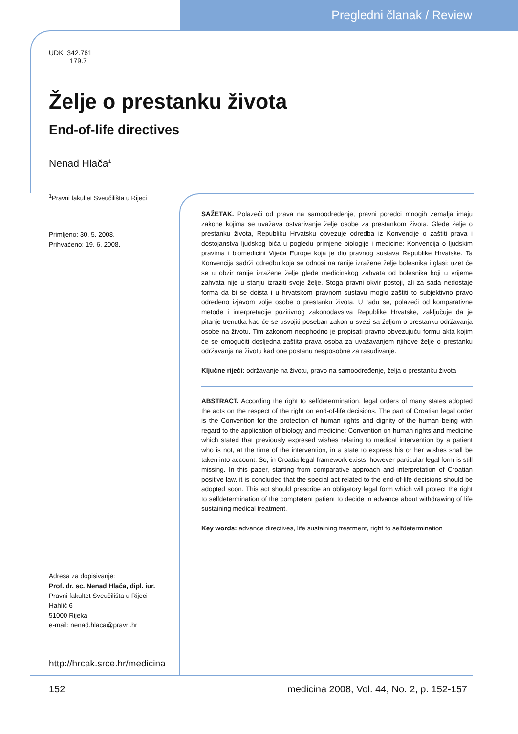Pregledni članak / Review
UDK 342.761
179.7
Želje o prestanku života
End-of-life directives
Nenad Hlača<sup>1</sup>
<sup>1</sup> Pravni fakultet Sveučilišta u Rijeci
Primljeno: 30. 5. 2008.
Prihvaćeno: 19. 6. 2008.
Adresa za dopisivanje:
Prof. dr. sc. Nenad Hlača, dipl. iur.
Pravni fakultet Sveučilišta u Rijeci
Hahlić 6
51000 Rijeka
e-mail: nenad.hlaca@pravri.hr
http://hrcak.srce.hr/medicina
SAŽETAK. Polazeći od prava na samoodređenje, pravni poredci mnogih zemalja imaju zakone kojima se uvažava ostvarivanje želje osobe za prestankom života. Glede želje o prestanku života, Republiku Hrvatsku obvezuje odredba iz Konvencije o zaštiti prava i dostojanstva ljudskog bića u pogledu primjene biologije i medicine: Konvencija o ljudskim pravima i biomedicini Vijeća Europe koja je dio pravnog sustava Republike Hrvatske. Ta Konvencija sadrži odredbu koja se odnosi na ranije izražene želje bolesnika i glasi: uzet će se u obzir ranije izražene želje glede medicinskog zahvata od bolesnika koji u vrijeme zahvata nije u stanju izraziti svoje želje. Stoga pravni okvir postoji, ali za sada nedostaje forma da bi se doista i u hrvatskom pravnom sustavu moglo zaštiti to subjektivno pravo određeno izjavom volje osobe o prestanku života. U radu se, polazeći od komparativne metode i interpretacije pozitivnog zakonodavstva Republike Hrvatske, zaključuje da je pitanje trenutka kad će se usvojiti poseban zakon u svezi sa željom o prestanku održavanja osobe na životu. Tim zakonom neophodno je propisati pravno obvezujuću formu akta kojim će se omogućiti dosljedna zaštita prava osoba za uvažavanjem njihove želje o prestanku održavanja na životu kad one postanu nesposobne za rasuđivanje.
Ključne riječi: održavanje na životu, pravo na samoodređenje, želja o prestanku života
ABSTRACT. According the right to selfdetermination, legal orders of many states adopted the acts on the respect of the right on end-of-life decisions. The part of Croatian legal order is the Convention for the protection of human rights and dignity of the human being with regard to the application of biology and medicine: Convention on human rights and medicine which stated that previously expresed wishes relating to medical intervention by a patient who is not, at the time of the intervention, in a state to express his or her wishes shall be taken into account. So, in Croatia legal framework exists, however particular legal form is still missing. In this paper, starting from comparative approach and interpretation of Croatian positive law, it is concluded that the special act related to the end-of-life decisions should be adopted soon. This act should prescribe an obligatory legal form which will protect the right to selfdetermination of the comptetent patient to decide in advance about withdrawing of life sustaining medical treatment.
Key words: advance directives, life sustaining treatment, right to selfdetermination
152
medicina 2008, Vol. 44, No. 2, p. 152-157